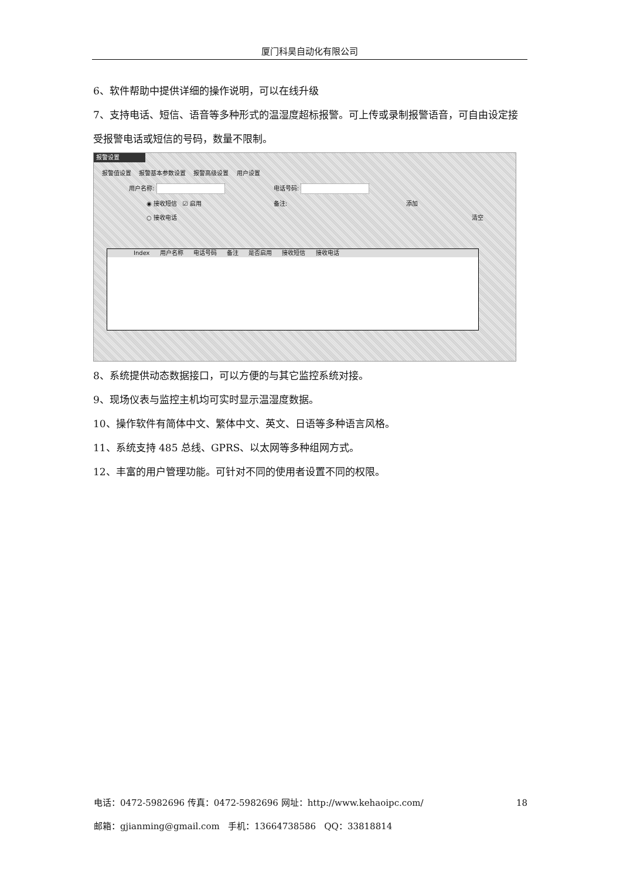厦门科昊自动化有限公司
6、软件帮助中提供详细的操作说明，可以在线升级
7、支持电话、短信、语音等多种形式的温湿度超标报警。可上传或录制报警语音，可自由设定接受报警电话或短信的号码，数量不限制。
报警设置
报警值设置 报警基本参数设置 报警高级设置 用户设置
用户名称: 电话号码:
◉ 接收短信 ☑ 启用 备注: 添加
○ 接收电话 清空
Index 用户名称 电话号码 备注 是否启用 接收短信 接收电话
8、系统提供动态数据接口，可以方便的与其它监控系统对接。
9、现场仪表与监控主机均可实时显示温湿度数据。
10、操作软件有简体中文、繁体中文、英文、日语等多种语言风格。
11、系统支持 485 总线、GPRS、以太网等多种组网方式。
12、丰富的用户管理功能。可针对不同的使用者设置不同的权限。
电话：0472-5982696 传真：0472-5982696 网址：http://www.kehaoipc.com/ 18
邮箱：gjianming@gmail.com 手机：13664738586 QQ：33818814